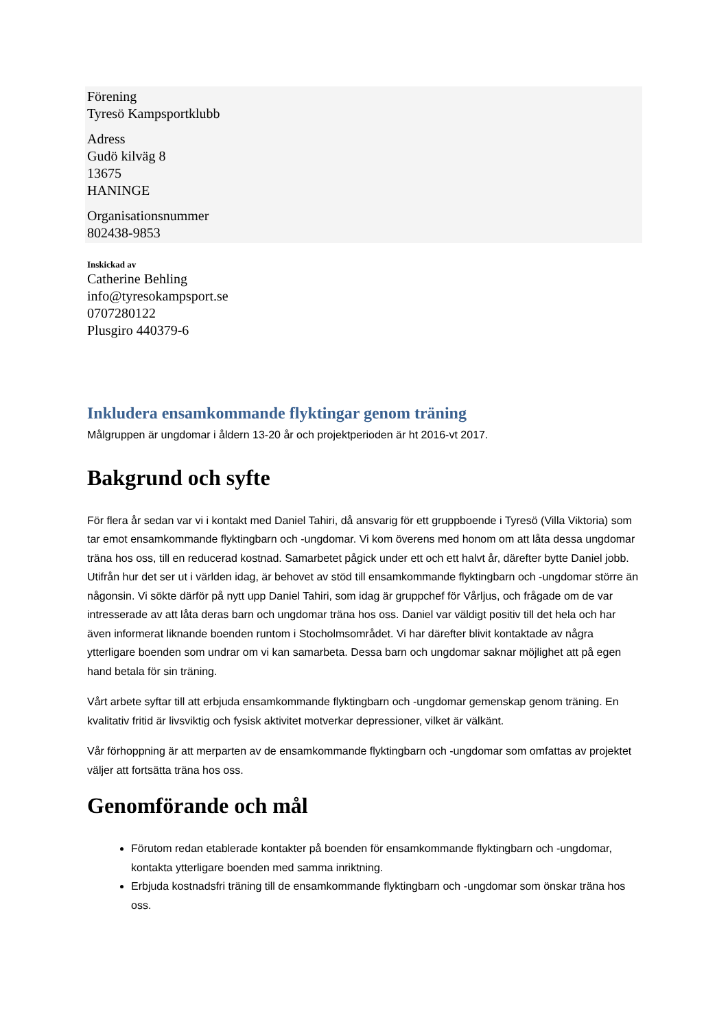Förening
Tyresö Kampsportklubb
Adress
Gudö kilväg 8
13675
HANINGE
Organisationsnummer
802438-9853
Inskickad av
Catherine Behling
info@tyresokampsport.se
0707280122
Plusgiro 440379-6
Inkludera ensamkommande flyktingar genom träning
Målgruppen är ungdomar i åldern 13-20 år och projektperioden är ht 2016-vt 2017.
Bakgrund och syfte
För flera år sedan var vi i kontakt med Daniel Tahiri, då ansvarig för ett gruppboende i Tyresö (Villa Viktoria) som tar emot ensamkommande flyktingbarn och -ungdomar. Vi kom överens med honom om att låta dessa ungdomar träna hos oss, till en reducerad kostnad. Samarbetet pågick under ett och ett halvt år, därefter bytte Daniel jobb. Utifrån hur det ser ut i världen idag, är behovet av stöd till ensamkommande flyktingbarn och -ungdomar större än någonsin. Vi sökte därför på nytt upp Daniel Tahiri, som idag är gruppchef för Vårljus, och frågade om de var intresserade av att låta deras barn och ungdomar träna hos oss. Daniel var väldigt positiv till det hela och har även informerat liknande boenden runtom i Stocholmsområdet. Vi har därefter blivit kontaktade av några ytterligare boenden som undrar om vi kan samarbeta. Dessa barn och ungdomar saknar möjlighet att på egen hand betala för sin träning.
Vårt arbete syftar till att erbjuda ensamkommande flyktingbarn och -ungdomar gemenskap genom träning. En kvalitativ fritid är livsviktig och fysisk aktivitet motverkar depressioner, vilket är välkänt.
Vår förhoppning är att merparten av de ensamkommande flyktingbarn och -ungdomar som omfattas av projektet väljer att fortsätta träna hos oss.
Genomförande och mål
Förutom redan etablerade kontakter på boenden för ensamkommande flyktingbarn och -ungdomar, kontakta ytterligare boenden med samma inriktning.
Erbjuda kostnadsfri träning till de ensamkommande flyktingbarn och -ungdomar som önskar träna hos oss.